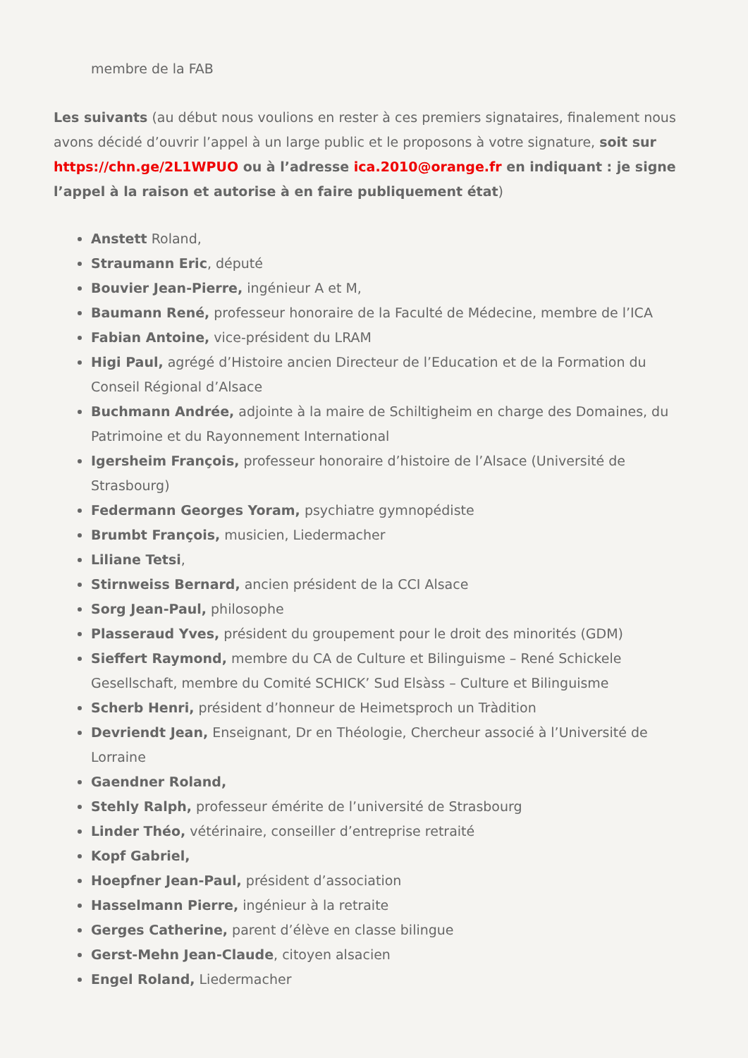membre de la FAB
Les suivants (au début nous voulions en rester à ces premiers signataires, finalement nous avons décidé d’ouvrir l’appel à un large public et le proposons à votre signature, soit sur https://chn.ge/2L1WPUO ou à l’adresse ica.2010@orange.fr en indiquant : je signe l’appel à la raison et autorise à en faire publiquement état)
Anstett Roland,
Straumann Eric, député
Bouvier Jean-Pierre, ingénieur A et M,
Baumann René, professeur honoraire de la Faculté de Médecine, membre de l’ICA
Fabian Antoine, vice-président du LRAM
Higi Paul, agrégé d’Histoire ancien Directeur de l’Education et de la Formation du Conseil Régional d’Alsace
Buchmann Andrée, adjointe à la maire de Schiltigheim en charge des Domaines, du Patrimoine et du Rayonnement International
Igersheim François, professeur honoraire d’histoire de l’Alsace (Université de Strasbourg)
Federmann Georges Yoram, psychiatre gymnopédiste
Brumbt François, musicien, Liedermacher
Liliane Tetsi,
Stirnweiss Bernard, ancien président de la CCI Alsace
Sorg Jean-Paul, philosophe
Plasseraud Yves, président du groupement pour le droit des minorités (GDM)
Sieffert Raymond, membre du CA de Culture et Bilinguisme – René Schickele Gesellschaft, membre du Comité SCHICK’ Sud Elsàss – Culture et Bilinguisme
Scherb Henri, président d’honneur de Heimetsproch un Tràdition
Devriendt Jean, Enseignant, Dr en Théologie, Chercheur associé à l’Université de Lorraine
Gaendner Roland,
Stehly Ralph, professeur émérite de l’université de Strasbourg
Linder Théo, vétérinaire, conseiller d’entreprise retraité
Kopf Gabriel,
Hoepfner Jean-Paul, président d’association
Hasselmann Pierre, ingénieur à la retraite
Gerges Catherine, parent d’élève en classe bilingue
Gerst-Mehn Jean-Claude, citoyen alsacien
Engel Roland, Liedermacher